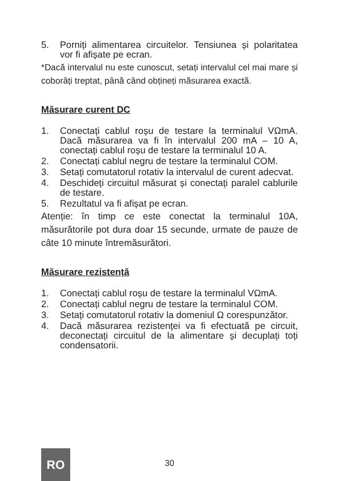5. Porniți alimentarea circuitelor. Tensiunea și polaritatea vor fi afișate pe ecran.
*Dacă intervalul nu este cunoscut, setați intervalul cel mai mare și coborâți treptat, până când obțineți măsurarea exactă.
Măsurare curent DC
1. Conectați cablul roșu de testare la terminalul VΩmA. Dacă măsurarea va fi în intervalul 200 mA – 10 A, conectați cablul roșu de testare la terminalul 10 A.
2. Conectați cablul negru de testare la terminalul COM.
3. Setați comutatorul rotativ la intervalul de curent adecvat.
4. Deschideți circuitul măsurat și conectați paralel cablurile de testare.
5. Rezultatul va fi afișat pe ecran.
Atenție: în timp ce este conectat la terminalul 10A, măsurătorile pot dura doar 15 secunde, urmate de pauze de câte 10 minute întremăsurători.
Măsurare rezistență
1. Conectați cablul roșu de testare la terminalul VΩmA.
2. Conectați cablul negru de testare la terminalul COM.
3. Setați comutatorul rotativ la domeniul Ω corespunzător.
4. Dacă măsurarea rezistenței va fi efectuată pe circuit, deconectați circuitul de la alimentare și decuplați toți condensatorii.
RO
30